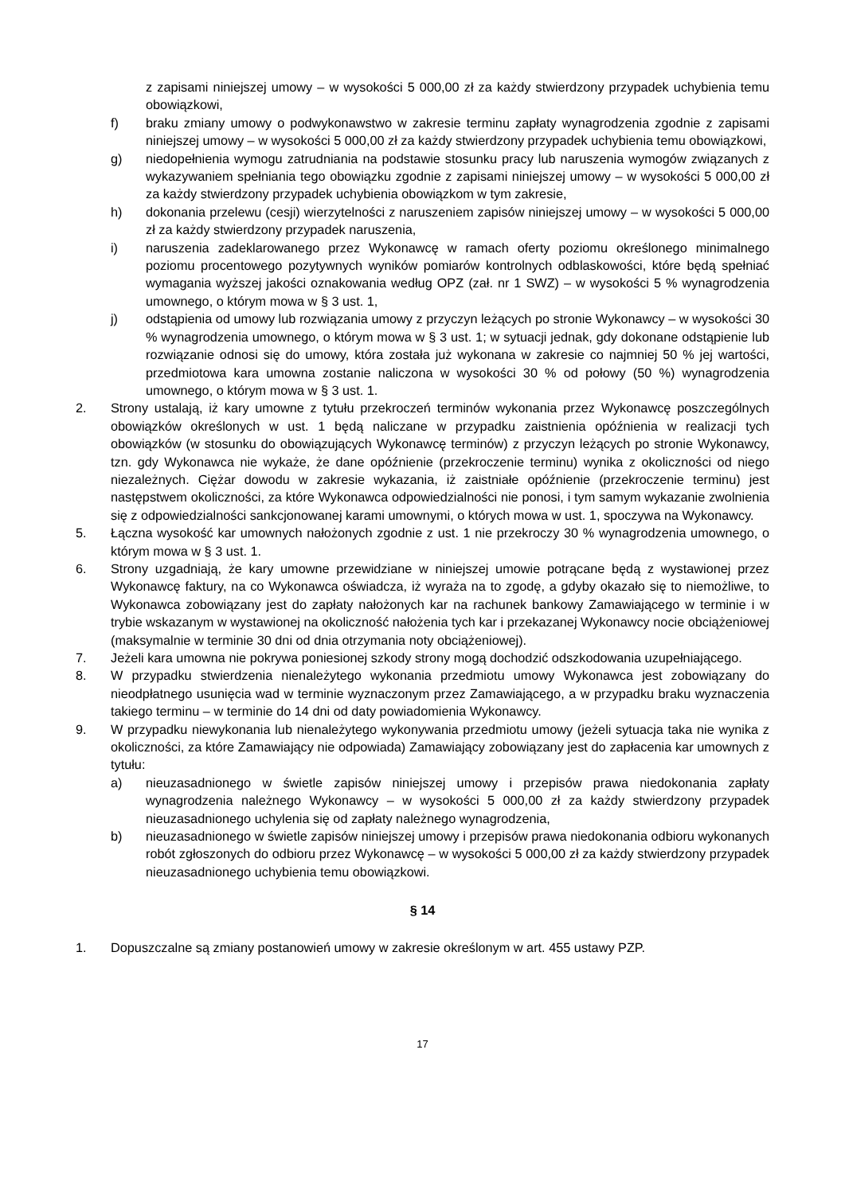z zapisami niniejszej umowy – w wysokości 5 000,00 zł za każdy stwierdzony przypadek uchybienia temu obowiązkowi,
f) braku zmiany umowy o podwykonawstwo w zakresie terminu zapłaty wynagrodzenia zgodnie z zapisami niniejszej umowy – w wysokości 5 000,00 zł za każdy stwierdzony przypadek uchybienia temu obowiązkowi,
g) niedopełnienia wymogu zatrudniania na podstawie stosunku pracy lub naruszenia wymogów związanych z wykazywaniem spełniania tego obowiązku zgodnie z zapisami niniejszej umowy – w wysokości 5 000,00 zł za każdy stwierdzony przypadek uchybienia obowiązkom w tym zakresie,
h) dokonania przelewu (cesji) wierzytelności z naruszeniem zapisów niniejszej umowy – w wysokości 5 000,00 zł za każdy stwierdzony przypadek naruszenia,
i) naruszenia zadeklarowanego przez Wykonawcę w ramach oferty poziomu określonego minimalnego poziomu procentowego pozytywnych wyników pomiarów kontrolnych odblaskowości, które będą spełniać wymagania wyższej jakości oznakowania według OPZ (zał. nr 1 SWZ) – w wysokości 5 % wynagrodzenia umownego, o którym mowa w § 3 ust. 1,
j) odstąpienia od umowy lub rozwiązania umowy z przyczyn leżących po stronie Wykonawcy – w wysokości 30 % wynagrodzenia umownego, o którym mowa w § 3 ust. 1; w sytuacji jednak, gdy dokonane odstąpienie lub rozwiązanie odnosi się do umowy, która została już wykonana w zakresie co najmniej 50 % jej wartości, przedmiotowa kara umowna zostanie naliczona w wysokości 30 % od połowy (50 %) wynagrodzenia umownego, o którym mowa w § 3 ust. 1.
2. Strony ustalają, iż kary umowne z tytułu przekroczeń terminów wykonania przez Wykonawcę poszczególnych obowiązków określonych w ust. 1 będą naliczane w przypadku zaistnienia opóźnienia w realizacji tych obowiązków (w stosunku do obowiązujących Wykonawcę terminów) z przyczyn leżących po stronie Wykonawcy, tzn. gdy Wykonawca nie wykaże, że dane opóźnienie (przekroczenie terminu) wynika z okoliczności od niego niezależnych. Ciężar dowodu w zakresie wykazania, iż zaistniałe opóźnienie (przekroczenie terminu) jest następstwem okoliczności, za które Wykonawca odpowiedzialności nie ponosi, i tym samym wykazanie zwolnienia się z odpowiedzialności sankcjonowanej karami umownymi, o których mowa w ust. 1, spoczywa na Wykonawcy.
5. Łączna wysokość kar umownych nałożonych zgodnie z ust. 1 nie przekroczy 30 % wynagrodzenia umownego, o którym mowa w § 3 ust. 1.
6. Strony uzgadniają, że kary umowne przewidziane w niniejszej umowie potrącane będą z wystawionej przez Wykonawcę faktury, na co Wykonawca oświadcza, iż wyraża na to zgodę, a gdyby okazało się to niemożliwe, to Wykonawca zobowiązany jest do zapłaty nałożonych kar na rachunek bankowy Zamawiającego w terminie i w trybie wskazanym w wystawionej na okoliczność nałożenia tych kar i przekazanej Wykonawcy nocie obciążeniowej (maksymalnie w terminie 30 dni od dnia otrzymania noty obciążeniowej).
7. Jeżeli kara umowna nie pokrywa poniesionej szkody strony mogą dochodzić odszkodowania uzupełniającego.
8. W przypadku stwierdzenia nienależytego wykonania przedmiotu umowy Wykonawca jest zobowiązany do nieodpłatnego usunięcia wad w terminie wyznaczonym przez Zamawiającego, a w przypadku braku wyznaczenia takiego terminu – w terminie do 14 dni od daty powiadomienia Wykonawcy.
9. W przypadku niewykonania lub nienależytego wykonywania przedmiotu umowy (jeżeli sytuacja taka nie wynika z okoliczności, za które Zamawiający nie odpowiada) Zamawiający zobowiązany jest do zapłacenia kar umownych z tytułu:
a) nieuzasadnionego w świetle zapisów niniejszej umowy i przepisów prawa niedokonania zapłaty wynagrodzenia należnego Wykonawcy – w wysokości 5 000,00 zł za każdy stwierdzony przypadek nieuzasadnionego uchylenia się od zapłaty należnego wynagrodzenia,
b) nieuzasadnionego w świetle zapisów niniejszej umowy i przepisów prawa niedokonania odbioru wykonanych robót zgłoszonych do odbioru przez Wykonawcę – w wysokości 5 000,00 zł za każdy stwierdzony przypadek nieuzasadnionego uchybienia temu obowiązkowi.
§ 14
1. Dopuszczalne są zmiany postanowień umowy w zakresie określonym w art. 455 ustawy PZP.
17